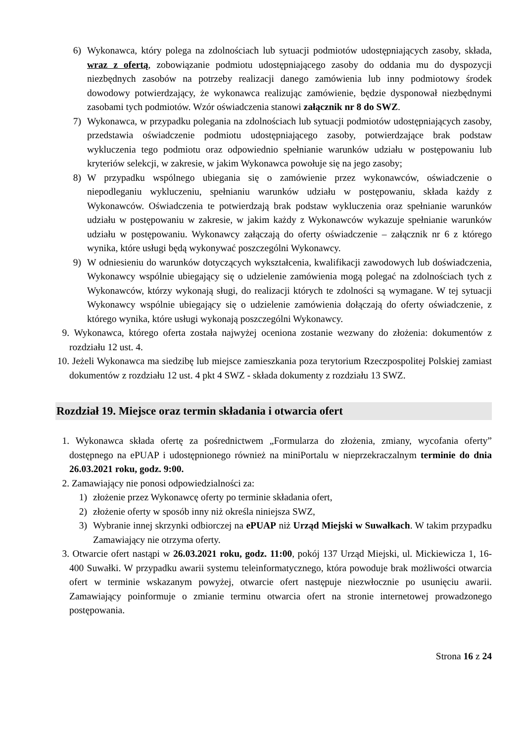6) Wykonawca, który polega na zdolnościach lub sytuacji podmiotów udostępniających zasoby, składa, wraz z ofertą, zobowiązanie podmiotu udostępniającego zasoby do oddania mu do dyspozycji niezbędnych zasobów na potrzeby realizacji danego zamówienia lub inny podmiotowy środek dowodowy potwierdzający, że wykonawca realizując zamówienie, będzie dysponował niezbędnymi zasobami tych podmiotów. Wzór oświadczenia stanowi załącznik nr 8 do SWZ.
7) Wykonawca, w przypadku polegania na zdolnościach lub sytuacji podmiotów udostępniających zasoby, przedstawia oświadczenie podmiotu udostępniającego zasoby, potwierdzające brak podstaw wykluczenia tego podmiotu oraz odpowiednio spełnianie warunków udziału w postępowaniu lub kryteriów selekcji, w zakresie, w jakim Wykonawca powołuje się na jego zasoby;
8) W przypadku wspólnego ubiegania się o zamówienie przez wykonawców, oświadczenie o niepodleganiu wykluczeniu, spełnianiu warunków udziału w postępowaniu, składa każdy z Wykonawców. Oświadczenia te potwierdzają brak podstaw wykluczenia oraz spełnianie warunków udziału w postępowaniu w zakresie, w jakim każdy z Wykonawców wykazuje spełnianie warunków udziału w postępowaniu. Wykonawcy załączają do oferty oświadczenie – załącznik nr 6 z którego wynika, które usługi będą wykonywać poszczególni Wykonawcy.
9) W odniesieniu do warunków dotyczących wykształcenia, kwalifikacji zawodowych lub doświadczenia, Wykonawcy wspólnie ubiegający się o udzielenie zamówienia mogą polegać na zdolnościach tych z Wykonawców, którzy wykonają sługi, do realizacji których te zdolności są wymagane. W tej sytuacji Wykonawcy wspólnie ubiegający się o udzielenie zamówienia dołączają do oferty oświadczenie, z którego wynika, które usługi wykonają poszczególni Wykonawcy.
9. Wykonawca, którego oferta została najwyżej oceniona zostanie wezwany do złożenia: dokumentów z rozdziału 12 ust. 4.
10. Jeżeli Wykonawca ma siedzibę lub miejsce zamieszkania poza terytorium Rzeczpospolitej Polskiej zamiast dokumentów z rozdziału 12 ust. 4 pkt 4 SWZ - składa dokumenty z rozdziału 13 SWZ.
Rozdział 19. Miejsce oraz termin składania i otwarcia ofert
1. Wykonawca składa ofertę za pośrednictwem „Formularza do złożenia, zmiany, wycofania oferty” dostępnego na ePUAP i udostępnionego również na miniPortalu w nieprzekraczalnym terminie do dnia 26.03.2021 roku, godz. 9:00.
2. Zamawiający nie ponosi odpowiedzialności za:
1) złożenie przez Wykonawcę oferty po terminie składania ofert,
2) złożenie oferty w sposób inny niż określa niniejsza SWZ,
3) Wybranie innej skrzynki odbiorczej na ePUAP niż Urząd Miejski w Suwałkach. W takim przypadku Zamawiający nie otrzyma oferty.
3. Otwarcie ofert nastąpi w 26.03.2021 roku, godz. 11:00, pokój 137 Urząd Miejski, ul. Mickiewicza 1, 16-400 Suwałki. W przypadku awarii systemu teleinformatycznego, która powoduje brak możliwości otwarcia ofert w terminie wskazanym powyżej, otwarcie ofert następuje niezwłocznie po usunięciu awarii. Zamawiający poinformuje o zmianie terminu otwarcia ofert na stronie internetowej prowadzonego postępowania.
Strona 16 z 24